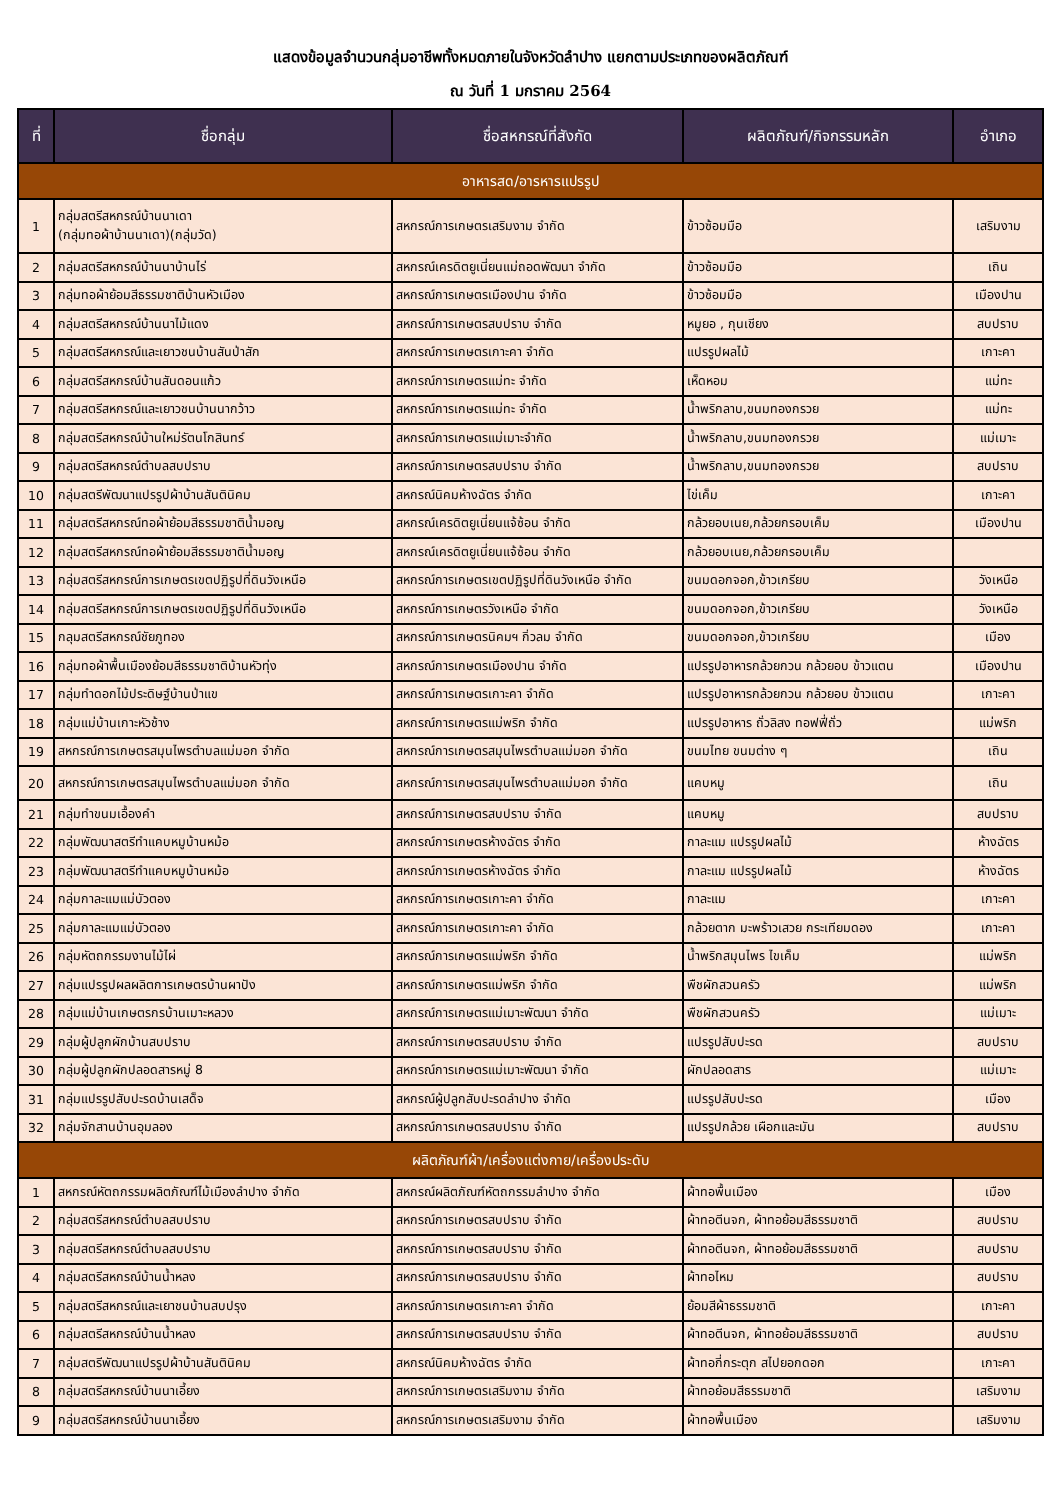แสดงข้อมูลจำนวนกลุ่มอาชีพทั้งหมดภายในจังหวัดลำปาง แยกตามประเภทของผลิตภัณฑ์
ณ วันที่ 1 มกราคม 2564
| ที่ | ชื่อกลุ่ม | ชื่อสหกรณ์ที่สังกัด | ผลิตภัณฑ์/กิจกรรมหลัก | อำเภอ |
| --- | --- | --- | --- | --- |
| อาหารสด/อารหารแปรรูป | | | | |
| 1 | กลุ่มสตรีสหกรณ์บ้านนาเดา (กลุ่มทอผ้าบ้านนาเดา)(กลุ่มวัด) | สหกรณ์การเกษตรเสริมงาม จำกัด | ข้าวซ้อมมือ | เสริมงาม |
| 2 | กลุ่มสตรีสหกรณ์บ้านนาบ้านไร่ | สหกรณ์เครดิตยูเนี่ยนแม่ถอดพัฒนา จำกัด | ข้าวซ้อมมือ | เถิน |
| 3 | กลุ่มทอผ้าย้อมสีธรรมชาติบ้านหัวเมือง | สหกรณ์การเกษตรเมืองปาน จำกัด | ข้าวซ้อมมือ | เมืองปาน |
| 4 | กลุ่มสตรีสหกรณ์บ้านนาไม้แดง | สหกรณ์การเกษตรสบปราบ จำกัด | หมูยอ , กุนเชียง | สบปราบ |
| 5 | กลุ่มสตรีสหกรณ์และเยาวชนบ้านสันป่าสัก | สหกรณ์การเกษตรเกาะคา จำกัด | แปรรูปผลไม้ | เกาะคา |
| 6 | กลุ่มสตรีสหกรณ์บ้านสันดอนแก้ว | สหกรณ์การเกษตรแม่ทะ จำกัด | เห็ดหอม | แม่ทะ |
| 7 | กลุ่มสตรีสหกรณ์และเยาวชนบ้านนากว้าว | สหกรณ์การเกษตรแม่ทะ จำกัด | น้ำพริกลาบ,ขนมทองกรวย | แม่ทะ |
| 8 | กลุ่มสตรีสหกรณ์บ้านใหม่รัตนโกสินทร์ | สหกรณ์การเกษตรแม่เมาะจำกัด | น้ำพริกลาบ,ขนมทองกรวย | แม่เมาะ |
| 9 | กลุ่มสตรีสหกรณ์ตำบลสบปราบ | สหกรณ์การเกษตรสบปราบ จำกัด | น้ำพริกลาบ,ขนมทองกรวย | สบปราบ |
| 10 | กลุ่มสตรีพัฒนาแปรรูปผ้าบ้านสันตินิคม | สหกรณ์นิคมห้างฉัตร จำกัด | ไข่เค็ม | เกาะคา |
| 11 | กลุ่มสตรีสหกรณ์ทอผ้าย้อมสีธรรมชาติน้ำมอญ | สหกรณ์เครดิตยูเนี่ยนแจ้ซ้อน จำกัด | กล้วยอบเนย,กล้วยกรอบเค็ม | เมืองปาน |
| 12 | กลุ่มสตรีสหกรณ์ทอผ้าย้อมสีธรรมชาติน้ำมอญ | สหกรณ์เครดิตยูเนี่ยนแจ้ซ้อน จำกัด | กล้วยอบเนย,กล้วยกรอบเค็ม | |
| 13 | กลุ่มสตรีสหกรณ์การเกษตรเขตปฏิรูปที่ดินวังเหนือ | สหกรณ์การเกษตรเขตปฏิรูปที่ดินวังเหนือ จำกัด | ขนมดอกจอก,ข้าวเกรียบ | วังเหนือ |
| 14 | กลุ่มสตรีสหกรณ์การเกษตรเขตปฏิรูปที่ดินวังเหนือ | สหกรณ์การเกษตรวังเหนือ จำกัด | ขนมดอกจอก,ข้าวเกรียบ | วังเหนือ |
| 15 | กลุมสตรีสหกรณ์ชัยภูทอง | สหกรณ์การเกษตรนิคมฯ กิ่วลม จำกัด | ขนมดอกจอก,ข้าวเกรียบ | เมือง |
| 16 | กลุ่มทอผ้าพื้นเมืองย้อมสีธรรมชาติบ้านหัวทุ่ง | สหกรณ์การเกษตรเมืองปาน จำกัด | แปรรูปอาหารกล้วยกวน กล้วยอบ ข้าวแตน | เมืองปาน |
| 17 | กลุ่มทำดอกไม้ประดิษฐ์บ้านป่าแข | สหกรณ์การเกษตรเกาะคา จำกัด | แปรรูปอาหารกล้วยกวน กล้วยอบ ข้าวแตน | เกาะคา |
| 18 | กลุ่มแม่บ้านเกาะหัวช้าง | สหกรณ์การเกษตรแม่พริก จำกัด | แปรรูปอาหาร ถั่วลิสง ทอฟฟี่ถั่ว | แม่พริก |
| 19 | สหกรณ์การเกษตรสมุนไพรตำบลแม่มอก จำกัด | สหกรณ์การเกษตรสมุนไพรตำบลแม่มอก จำกัด | ขนมไทย ขนมต่าง ๆ | เถิน |
| 20 | สหกรณ์การเกษตรสมุนไพรตำบลแม่มอก จำกัด | สหกรณ์การเกษตรสมุนไพรตำบลแม่มอก จำกัด | แคบหมู | เถิน |
| 21 | กลุ่มทำขนมเอื้องคำ | สหกรณ์การเกษตรสบปราบ จำกัด | แคบหมู | สบปราบ |
| 22 | กลุ่มพัฒนาสตรีทำแคบหมูบ้านหม้อ | สหกรณ์การเกษตรห้างฉัตร จำกัด | กาละแม แปรรูปผลไม้ | ห้างฉัตร |
| 23 | กลุ่มพัฒนาสตรีทำแคบหมูบ้านหม้อ | สหกรณ์การเกษตรห้างฉัตร จำกัด | กาละแม แปรรูปผลไม้ | ห้างฉัตร |
| 24 | กลุ่มกาละแมแม่บัวตอง | สหกรณ์การเกษตรเกาะคา จำกัด | กาละแม | เกาะคา |
| 25 | กลุ่มกาละแมแม่บัวตอง | สหกรณ์การเกษตรเกาะคา จำกัด | กล้วยตาก มะพร้าวเสวย กระเทียมดอง | เกาะคา |
| 26 | กลุ่มหัตถกรรมงานไม้ไผ่ | สหกรณ์การเกษตรแม่พริก จำกัด | น้ำพริกสมุนไพร ไขเค็ม | แม่พริก |
| 27 | กลุ่มแปรรูปผลผลิตการเกษตรบ้านผาปัง | สหกรณ์การเกษตรแม่พริก จำกัด | พืชผักสวนครัว | แม่พริก |
| 28 | กลุ่มแม่บ้านเกษตรกรบ้านเมาะหลวง | สหกรณ์การเกษตรแม่เมาะพัฒนา จำกัด | พืชผักสวนครัว | แม่เมาะ |
| 29 | กลุ่มผู้ปลูกผักบ้านสบปราบ | สหกรณ์การเกษตรสบปราบ จำกัด | แปรรูปสับปะรด | สบปราบ |
| 30 | กลุ่มผู้ปลูกผักปลอดสารหมู่ 8 | สหกรณ์การเกษตรแม่เมาะพัฒนา จำกัด | ผักปลอดสาร | แม่เมาะ |
| 31 | กลุ่มแปรรูปสับปะรดบ้านเสด็จ | สหกรณ์ผู้ปลูกสับปะรดลำปาง จำกัด | แปรรูปสับปะรด | เมือง |
| 32 | กลุ่มจักสานบ้านอุมลอง | สหกรณ์การเกษตรสบปราบ จำกัด | แปรรูปกล้วย เผือกและมัน | สบปราบ |
| ผลิตภัณฑ์ผ้า/เครื่องแต่งกาย/เครื่องประดับ | | | | |
| 1 | สหกรณ์หัตถกรรมผลิตภัณฑ์ไม้เมืองลำปาง จำกัด | สหกรณ์ผลิตภัณฑ์หัตถกรรมลำปาง จำกัด | ผ้าทอพื้นเมือง | เมือง |
| 2 | กลุ่มสตรีสหกรณ์ตำบลสบปราบ | สหกรณ์การเกษตรสบปราบ จำกัด | ผ้าทอตีนจก, ผ้าทอย้อมสีธรรมชาติ | สบปราบ |
| 3 | กลุ่มสตรีสหกรณ์ตำบลสบปราบ | สหกรณ์การเกษตรสบปราบ จำกัด | ผ้าทอตีนจก, ผ้าทอย้อมสีธรรมชาติ | สบปราบ |
| 4 | กลุ่มสตรีสหกรณ์บ้านน้ำหลง | สหกรณ์การเกษตรสบปราบ จำกัด | ผ้าทอไหม | สบปราบ |
| 5 | กลุ่มสตรีสหกรณ์และเยาชนบ้านสบปรุง | สหกรณ์การเกษตรเกาะคา จำกัด | ย้อมสีผ้าธรรมชาติ | เกาะคา |
| 6 | กลุ่มสตรีสหกรณ์บ้านน้ำหลง | สหกรณ์การเกษตรสบปราบ จำกัด | ผ้าทอตีนจก, ผ้าทอย้อมสีธรรมชาติ | สบปราบ |
| 7 | กลุ่มสตรีพัฒนาแปรรูปผ้าบ้านสันตินิคม | สหกรณ์นิคมห้างฉัตร จำกัด | ผ้าทอกี่กระตุก สไปยอกดอก | เกาะคา |
| 8 | กลุ่มสตรีสหกรณ์บ้านนาเอี้ยง | สหกรณ์การเกษตรเสริมงาม จำกัด | ผ้าทอย้อมสีธรรมชาติ | เสริมงาม |
| 9 | กลุ่มสตรีสหกรณ์บ้านนาเอี้ยง | สหกรณ์การเกษตรเสริมงาม จำกัด | ผ้าทอพื้นเมือง | เสริมงาม |